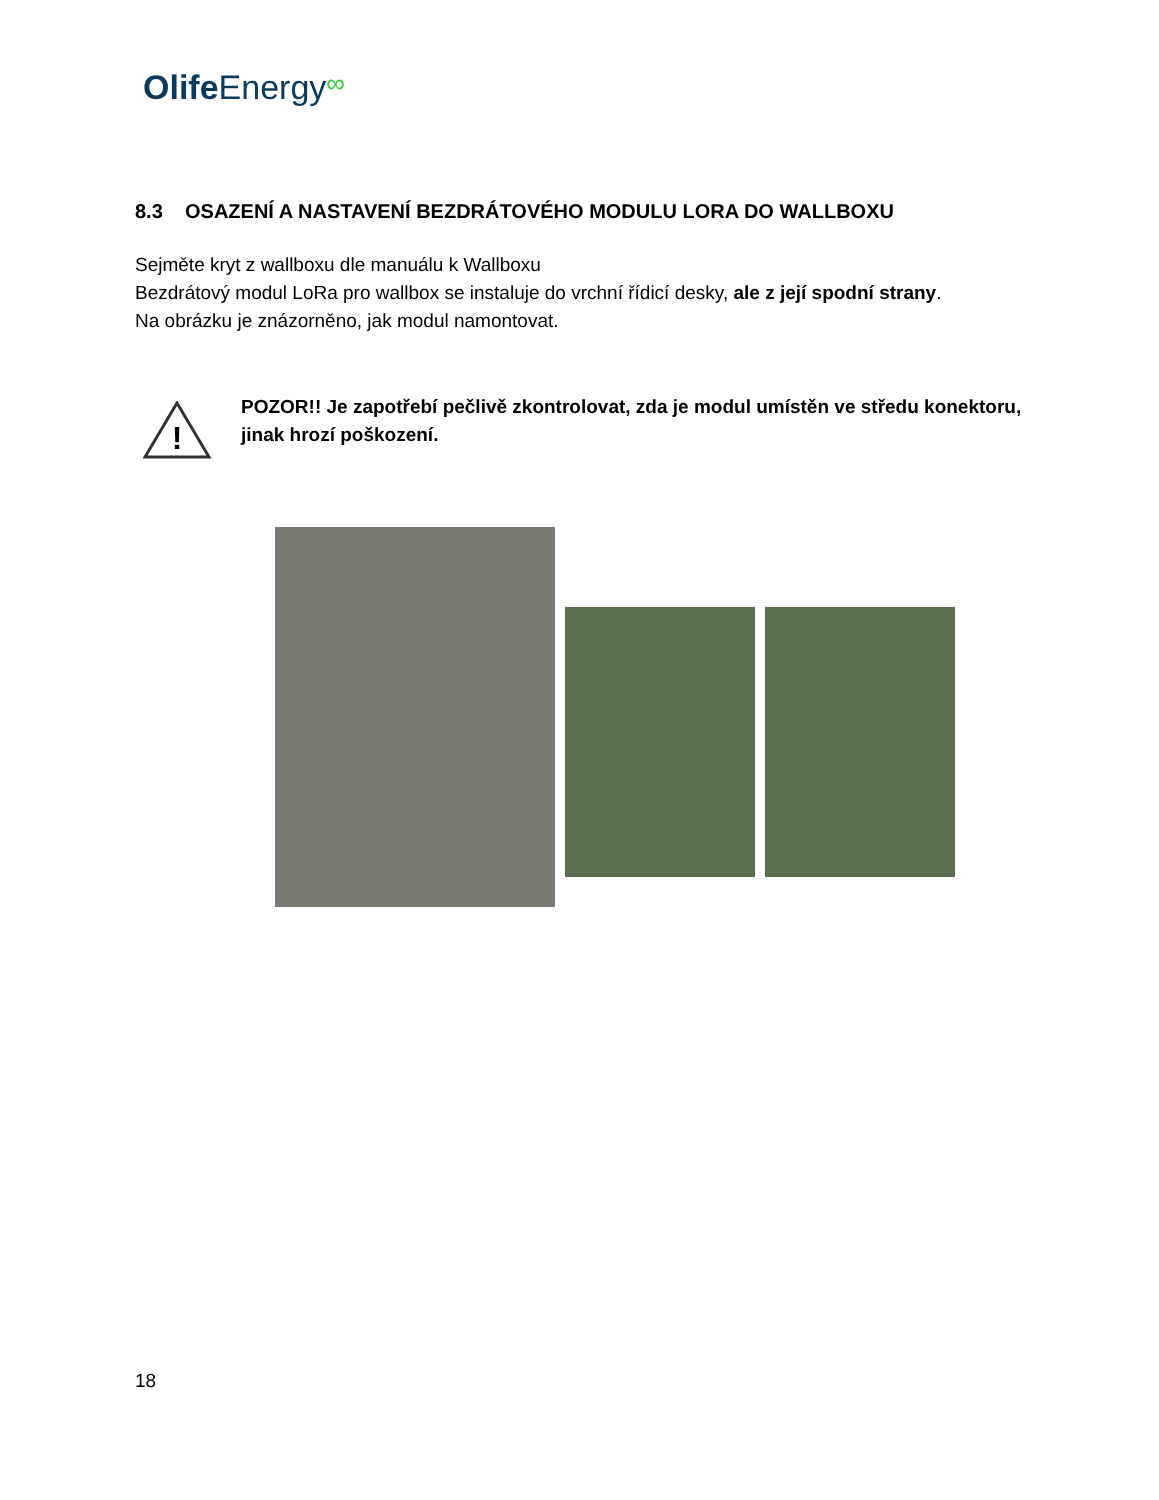Olife Energy∞
8.3 OSAZENÍ A NASTAVENÍ BEZDRÁTOVÉHO MODULU LORA DO WALLBOXU
Sejměte kryt z wallboxu dle manuálu k Wallboxu
Bezdrátový modul LoRa pro wallbox se instaluje do vrchní řídicí desky, ale z její spodní strany.
Na obrázku je znázorněno, jak modul namontovat.
!
POZOR!! Je zapotřebí pečlivě zkontrolovat, zda je modul umístěn ve středu konektoru, jinak hrozí poškození.
18